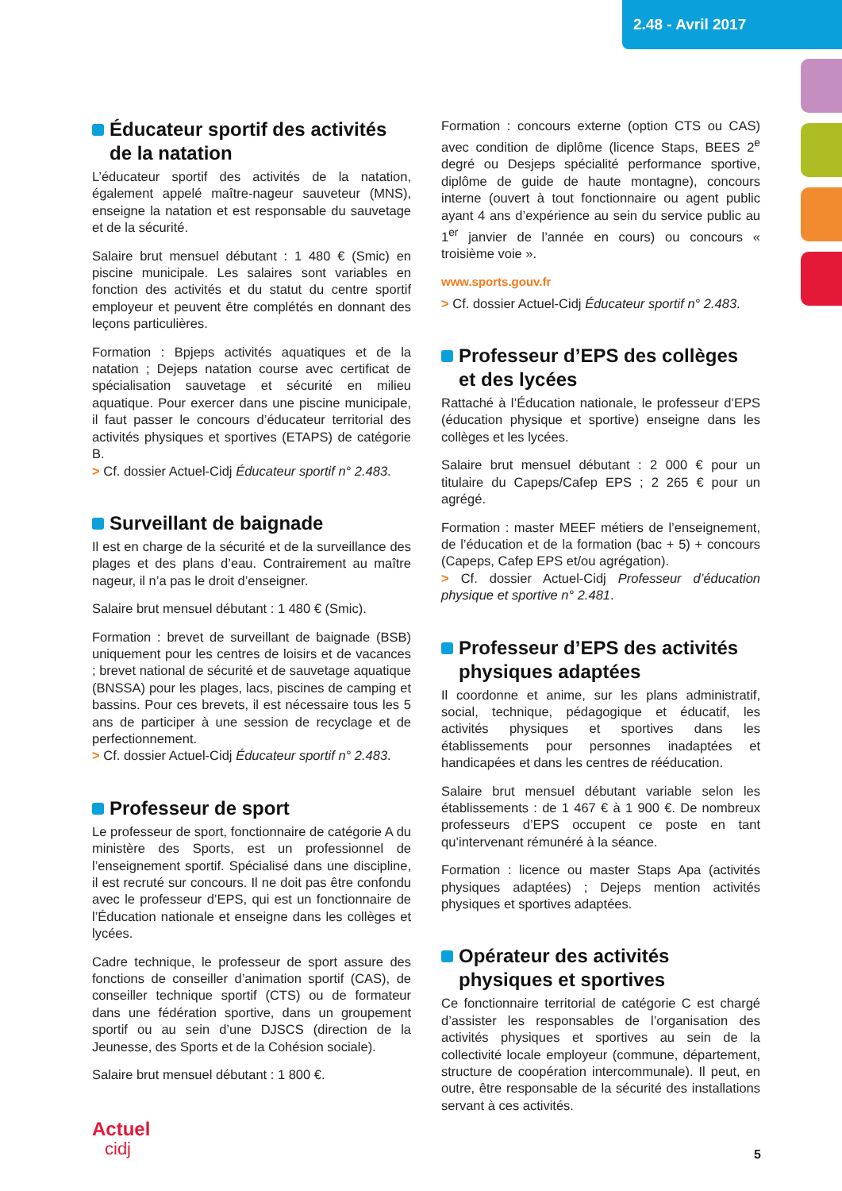2.48 - Avril 2017
Éducateur sportif des activités de la natation
L’éducateur sportif des activités de la natation, également appelé maître-nageur sauveteur (MNS), enseigne la natation et est responsable du sauvetage et de la sécurité.
Salaire brut mensuel débutant : 1 480 € (Smic) en piscine municipale. Les salaires sont variables en fonction des activités et du statut du centre sportif employeur et peuvent être complétés en donnant des leçons particulières.
Formation : Bpjeps activités aquatiques et de la natation ; Dejeps natation course avec certificat de spécialisation sauvetage et sécurité en milieu aquatique. Pour exercer dans une piscine municipale, il faut passer le concours d’éducateur territorial des activités physiques et sportives (ETAPS) de catégorie B.
> Cf. dossier Actuel-Cidj Éducateur sportif n° 2.483.
Surveillant de baignade
Il est en charge de la sécurité et de la surveillance des plages et des plans d’eau. Contrairement au maître nageur, il n’a pas le droit d’enseigner.
Salaire brut mensuel débutant : 1 480 € (Smic).
Formation : brevet de surveillant de baignade (BSB) uniquement pour les centres de loisirs et de vacances ; brevet national de sécurité et de sauvetage aquatique (BNSSA) pour les plages, lacs, piscines de camping et bassins. Pour ces brevets, il est nécessaire tous les 5 ans de participer à une session de recyclage et de perfectionnement.
> Cf. dossier Actuel-Cidj Éducateur sportif n° 2.483.
Professeur de sport
Le professeur de sport, fonctionnaire de catégorie A du ministère des Sports, est un professionnel de l’enseignement sportif. Spécialisé dans une discipline, il est recruté sur concours. Il ne doit pas être confondu avec le professeur d’EPS, qui est un fonctionnaire de l’Éducation nationale et enseigne dans les collèges et lycées.
Cadre technique, le professeur de sport assure des fonctions de conseiller d’animation sportif (CAS), de conseiller technique sportif (CTS) ou de formateur dans une fédération sportive, dans un groupement sportif ou au sein d’une DJSCS (direction de la Jeunesse, des Sports et de la Cohésion sociale).
Salaire brut mensuel débutant : 1 800 €.
Formation : concours externe (option CTS ou CAS) avec condition de diplôme (licence Staps, BEES 2<sup>e</sup> degré ou Desjeps spécialité performance sportive, diplôme de guide de haute montagne), concours interne (ouvert à tout fonctionnaire ou agent public ayant 4 ans d’expérience au sein du service public au 1<sup>er</sup> janvier de l’année en cours) ou concours « troisième voie ».
www.sports.gouv.fr
> Cf. dossier Actuel-Cidj Éducateur sportif n° 2.483.
Professeur d’EPS des collèges et des lycées
Rattaché à l’Éducation nationale, le professeur d’EPS (éducation physique et sportive) enseigne dans les collèges et les lycées.
Salaire brut mensuel débutant : 2 000 € pour un titulaire du Capeps/Cafep EPS ; 2 265 € pour un agrégé.
Formation : master MEEF métiers de l’enseignement, de l’éducation et de la formation (bac + 5) + concours (Capeps, Cafep EPS et/ou agrégation).
> Cf. dossier Actuel-Cidj Professeur d’éducation physique et sportive n° 2.481.
Professeur d’EPS des activités physiques adaptées
Il coordonne et anime, sur les plans administratif, social, technique, pédagogique et éducatif, les activités physiques et sportives dans les établissements pour personnes inadaptées et handicapées et dans les centres de rééducation.
Salaire brut mensuel débutant variable selon les établissements : de 1 467 € à 1 900 €. De nombreux professeurs d’EPS occupent ce poste en tant qu’intervenant rémunéré à la séance.
Formation : licence ou master Staps Apa (activités physiques adaptées) ; Dejeps mention activités physiques et sportives adaptées.
Opérateur des activités physiques et sportives
Ce fonctionnaire territorial de catégorie C est chargé d’assister les responsables de l’organisation des activités physiques et sportives au sein de la collectivité locale employeur (commune, département, structure de coopération intercommunale). Il peut, en outre, être responsable de la sécurité des installations servant à ces activités.
Actuel
cidj
5